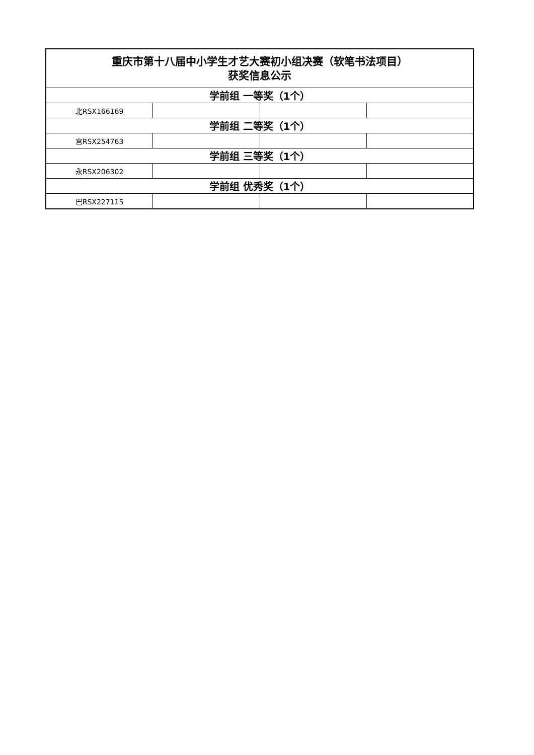| 重庆市第十八届中小学生才艺大赛初小组决赛（软笔书法项目） 获奖信息公示 | | | |
| 学前组 一等奖（1个） | | | |
| 北RSX166169 | | | |
| 学前组 二等奖（1个） | | | |
| 宫RSX254763 | | | |
| 学前组 三等奖（1个） | | | |
| 永RSX206302 | | | |
| 学前组 优秀奖（1个） | | | |
| 巴RSX227115 | | | |